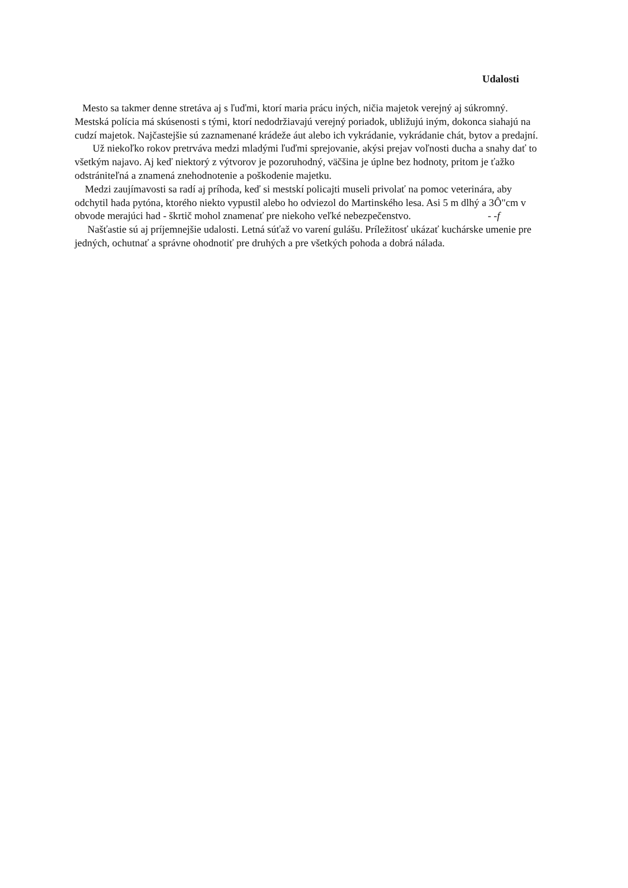Udalosti
Mesto sa takmer denne stretáva aj s ľuďmi, ktorí maria prácu iných, ničia majetok verejný aj súkromný. Mestská polícia má skúsenosti s tými, ktorí nedodržiavajú verejný poriadok, ubližujú iným, dokonca siahajú na cudzí majetok. Najčastejšie sú zaznamenané krádeže áut alebo ich vykrádanie, vykrádanie chát, bytov a predajní.
Už niekoľko rokov pretrváva medzi mladými ľuďmi sprejovanie, akýsi prejav voľnosti ducha a snahy dať to všetkým najavo. Aj keď niektorý z výtvorov je pozoruhodný, väčšina je úplne bez hodnoty, pritom je ťažko odstrániteľná a znamená znehodnotenie a poškodenie majetku.
Medzi zaujímavosti sa radí aj príhoda, keď si mestskí policajti museli privolať na pomoc veterinára, aby odchytil hada pytóna, ktorého niekto vypustil alebo ho odviezol do Martinského lesa. Asi 5 m dlhý a 3Ô"cm v obvode merajúci had - škrtič mohol znamenať pre niekoho veľké nebezpečenstvo. - -f
Našťastie sú aj príjemnejšie udalosti. Letná súťaž vo varení gulášu. Príležitosť ukázať kuchárske umenie pre jedných, ochutnať a správne ohodnotiť pre druhých a pre všetkých pohoda a dobrá nálada.